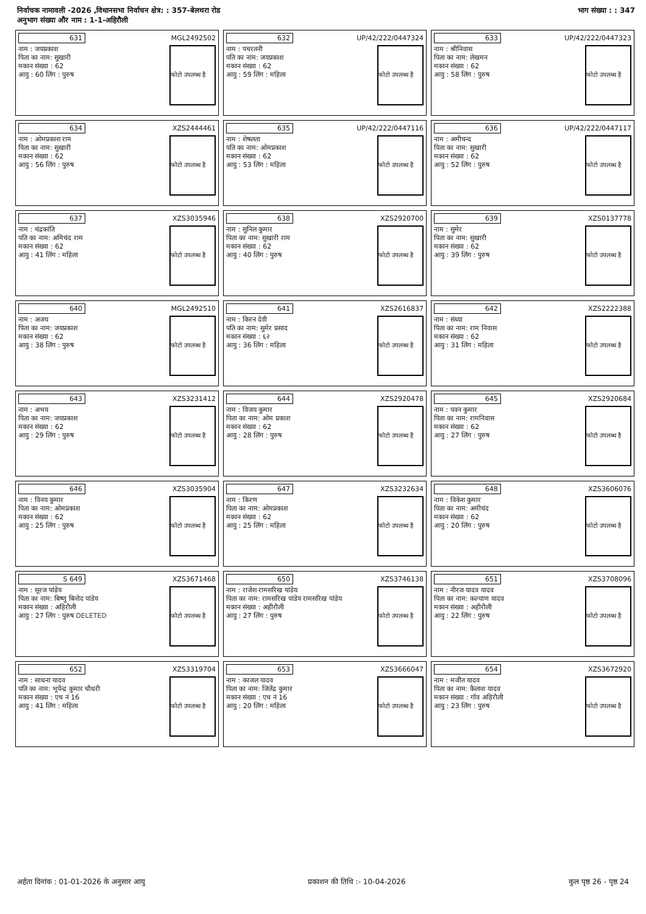निर्वाचक नामावली -2026 ,विधानसभा निर्वाचन क्षेत्र: : 357-बेलथरा रोड
अनुभाग संख्या और नाम : 1-1-अहिरौली
भाग संख्या : : 347
| 631 MGL2492502 नाम : जयप्रकाश पिता का नाम: सुखारी मकान संख्या : 62 आयु : 60 लिंग : पुरुष फोटो उपलब्ध है | 632 UP/42/222/0447324 नाम : पचरतनी पति का नाम: जयप्रकाश मकान संख्या : 62 आयु : 59 लिंग : महिला फोटो उपलब्ध है | 633 UP/42/222/0447323 नाम : श्रीनिवास पिता का नाम: लेखमन मकान संख्या : 62 आयु : 58 लिंग : पुरुष फोटो उपलब्ध है |
| 634 XZS2444461 नाम : ओमप्रकाश राम पिता का नाम: सुखारी मकान संख्या : 62 आयु : 56 लिंग : पुरुष फोटो उपलब्ध है | 635 UP/42/222/0447116 नाम : शेषलता पति का नाम: ओमप्रकाश मकान संख्या : 62 आयु : 53 लिंग : महिला फोटो उपलब्ध है | 636 UP/42/222/0447117 नाम : अमीचन्द पिता का नाम: सुखारी मकान संख्या : 62 आयु : 52 लिंग : पुरुष फोटो उपलब्ध है |
| 637 XZS3035946 नाम : चंद्रकांति पति का नाम: अमिचंद राम मकान संख्या : 62 आयु : 41 लिंग : महिला फोटो उपलब्ध है | 638 XZS2920700 नाम : सुनिल कुमार पिता का नाम: सुखारी राम मकान संख्या : 62 आयु : 40 लिंग : पुरुष फोटो उपलब्ध है | 639 XZS0137778 नाम : सुमेर पिता का नाम: सुखारी मकान संख्या : 62 आयु : 39 लिंग : पुरुष फोटो उपलब्ध है |
| 640 MGL2492510 नाम : अजय पिता का नाम: जयप्रकाश मकान संख्या : 62 आयु : 38 लिंग : पुरुष फोटो उपलब्ध है | 641 XZS2616837 नाम : किरन देवी पति का नाम: सुमेर प्रसाद मकान संख्या : ६२ आयु : 36 लिंग : महिला फोटो उपलब्ध है | 642 XZS2222388 नाम : संध्या पिता का नाम: राम निवास मकान संख्या : 62 आयु : 31 लिंग : महिला फोटो उपलब्ध है |
| 643 XZS3231412 नाम : अभय पिता का नाम: जयप्रकाश मकान संख्या : 62 आयु : 29 लिंग : पुरुष फोटो उपलब्ध है | 644 XZS2920478 नाम : विजय कुमार पिता का नाम: ओम प्रकाश मकान संख्या : 62 आयु : 28 लिंग : पुरुष फोटो उपलब्ध है | 645 XZS2920684 नाम : पवन कुमार पिता का नाम: रामनिवास मकान संख्या : 62 आयु : 27 लिंग : पुरुष फोटो उपलब्ध है |
| 646 XZS3035904 नाम : विनय कुमार पिता का नाम: ओमप्रकाश मकान संख्या : 62 आयु : 25 लिंग : पुरुष फोटो उपलब्ध है | 647 XZS3232634 नाम : किरण पिता का नाम: ओमप्रकाश मकान संख्या : 62 आयु : 25 लिंग : महिला फोटो उपलब्ध है | 648 XZS3606076 नाम : विकेश कुमार पिता का नाम: अमीचंद मकान संख्या : 62 आयु : 20 लिंग : पुरुष फोटो उपलब्ध है |
| S 649 XZS3671468 नाम : सूरज पांडेय पिता का नाम: बिष्णु बिनोद पांडेय मकान संख्या : अहिरौली आयु : 27 लिंग : पुरुष DELETED फोटो उपलब्ध है | 650 XZS3746138 नाम : राजेश रामसरिख पांडेय पिता का नाम: रामसरिख पांडेय रामसरिख पांडेय मकान संख्या : अहीरौली आयु : 27 लिंग : पुरुष फोटो उपलब्ध है | 651 XZS3708096 नाम : नीरज यादव यादव पिता का नाम: कल्याण यादव मकान संख्या : अहीरौली आयु : 22 लिंग : पुरुष फोटो उपलब्ध है |
| 652 XZS3319704 नाम : साधना यादव पति का नाम: भूपेंन्द्र कुमार चौधरी मकान संख्या : एच नं 16 आयु : 41 लिंग : महिला फोटो उपलब्ध है | 653 XZS3666047 नाम : काजल यादव पिता का नाम: जितेंद्र कुमार मकान संख्या : एच नं 16 आयु : 20 लिंग : महिला फोटो उपलब्ध है | 654 XZS3672920 नाम : मजीत यादव पिता का नाम: कैलाश यादव मकान संख्या : गॉव अहिरौली आयु : 23 लिंग : पुरुष फोटो उपलब्ध है |
अर्हता दिनांक : 01-01-2026 के अनुसार आयु प्रकाशन की तिथि :- 10-04-2026 कुल पृष्ठ 26 - पृष्ठ 24